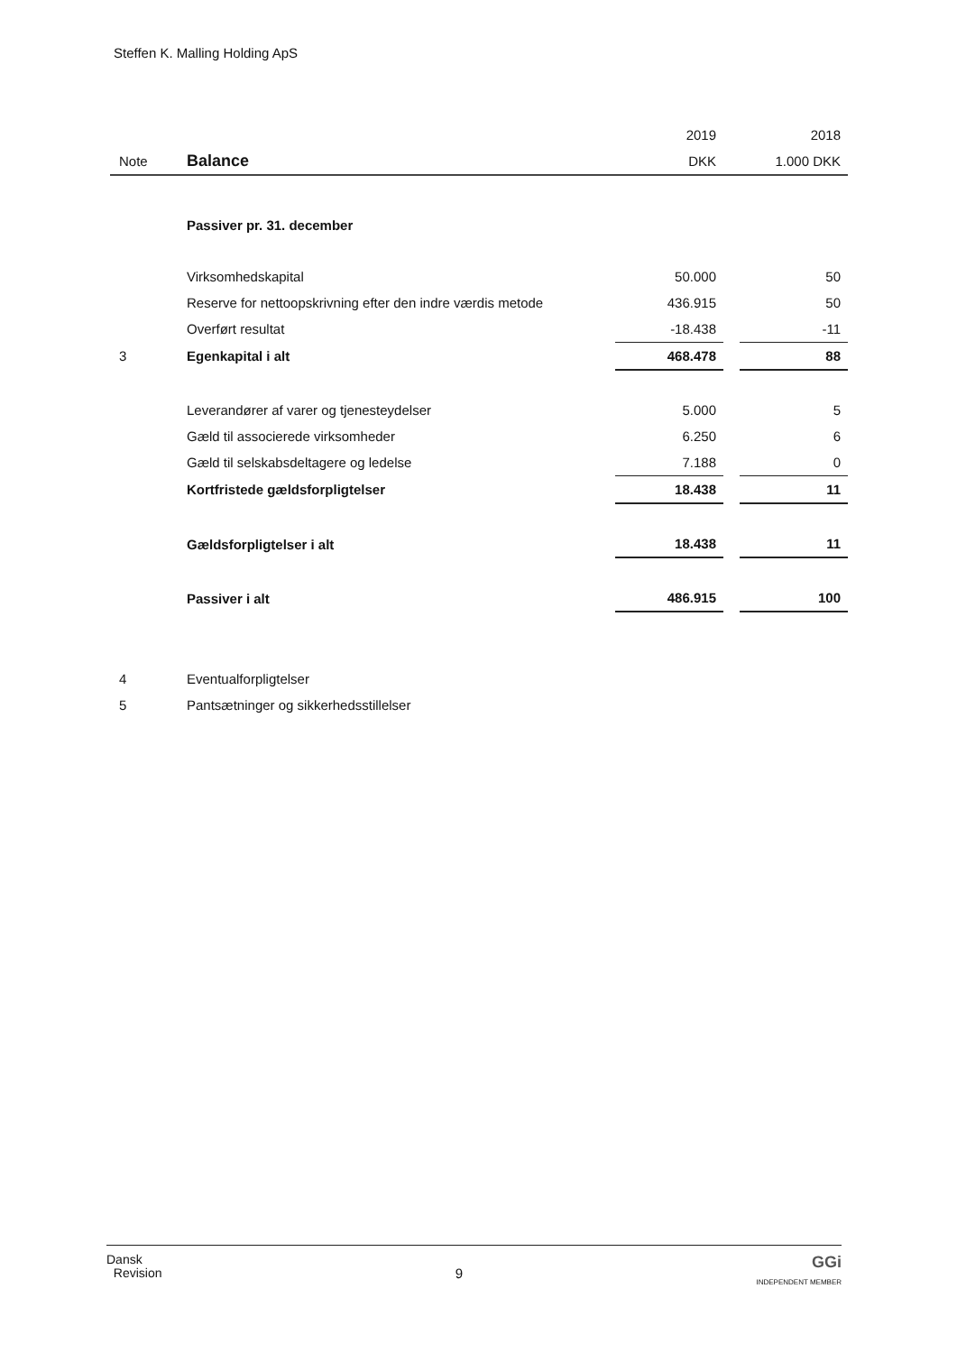Steffen K. Malling Holding ApS
| | | 2019 | | 2018 |
| Note | Balance | DKK | | 1.000 DKK |
| | Passiver pr. 31. december | | | |
| | Virksomhedskapital | 50.000 | | 50 |
| | Reserve for nettoopskrivning efter den indre værdis metode | 436.915 | | 50 |
| | Overført resultat | -18.438 | | -11 |
| 3 | Egenkapital i alt | 468.478 | | 88 |
| | Leverandører af varer og tjenesteydelser | 5.000 | | 5 |
| | Gæld til associerede virksomheder | 6.250 | | 6 |
| | Gæld til selskabsdeltagere og ledelse | 7.188 | | 0 |
| | Kortfristede gældsforpligtelser | 18.438 | | 11 |
| | Gældsforpligtelser i alt | 18.438 | | 11 |
| | Passiver i alt | 486.915 | | 100 |
| 4 | Eventualforpligtelser | | | |
| 5 | Pantsætninger og sikkerhedsstillelser | | | |
Dansk
Revision
9
GGi
INDEPENDENT MEMBER